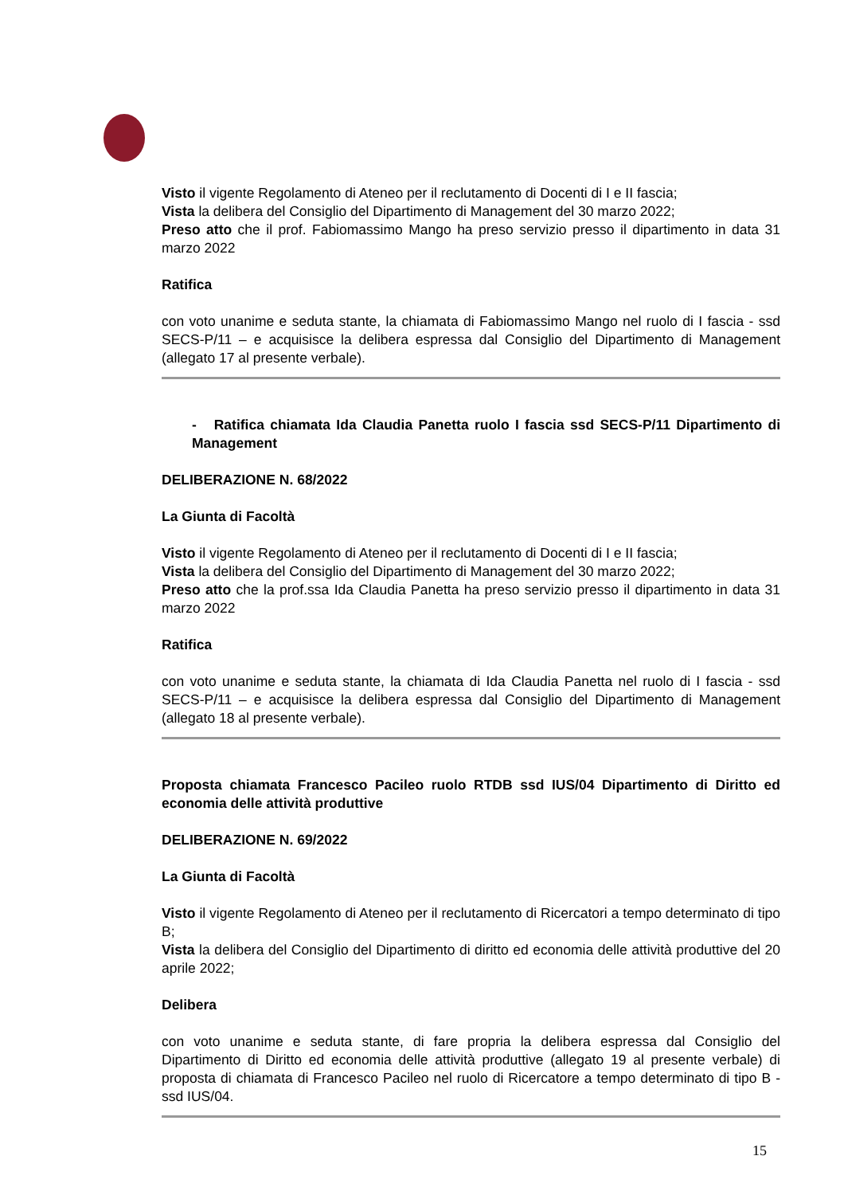Visto il vigente Regolamento di Ateneo per il reclutamento di Docenti di I e II fascia;
Vista la delibera del Consiglio del Dipartimento di Management del 30 marzo 2022;
Preso atto che il prof. Fabiomassimo Mango ha preso servizio presso il dipartimento in data 31 marzo 2022
Ratifica
con voto unanime e seduta stante, la chiamata di Fabiomassimo Mango nel ruolo di I fascia - ssd SECS-P/11 – e acquisisce la delibera espressa dal Consiglio del Dipartimento di Management (allegato 17 al presente verbale).
- Ratifica chiamata Ida Claudia Panetta ruolo I fascia ssd SECS-P/11 Dipartimento di Management
DELIBERAZIONE N. 68/2022
La Giunta di Facoltà
Visto il vigente Regolamento di Ateneo per il reclutamento di Docenti di I e II fascia;
Vista la delibera del Consiglio del Dipartimento di Management del 30 marzo 2022;
Preso atto che la prof.ssa Ida Claudia Panetta ha preso servizio presso il dipartimento in data 31 marzo 2022
Ratifica
con voto unanime e seduta stante, la chiamata di Ida Claudia Panetta nel ruolo di I fascia - ssd SECS-P/11 – e acquisisce la delibera espressa dal Consiglio del Dipartimento di Management (allegato 18 al presente verbale).
Proposta chiamata Francesco Pacileo ruolo RTDB ssd IUS/04 Dipartimento di Diritto ed economia delle attività produttive
DELIBERAZIONE N. 69/2022
La Giunta di Facoltà
Visto il vigente Regolamento di Ateneo per il reclutamento di Ricercatori a tempo determinato di tipo B;
Vista la delibera del Consiglio del Dipartimento di diritto ed economia delle attività produttive del 20 aprile 2022;
Delibera
con voto unanime e seduta stante, di fare propria la delibera espressa dal Consiglio del Dipartimento di Diritto ed economia delle attività produttive (allegato 19 al presente verbale) di proposta di chiamata di Francesco Pacileo nel ruolo di Ricercatore a tempo determinato di tipo B - ssd IUS/04.
15